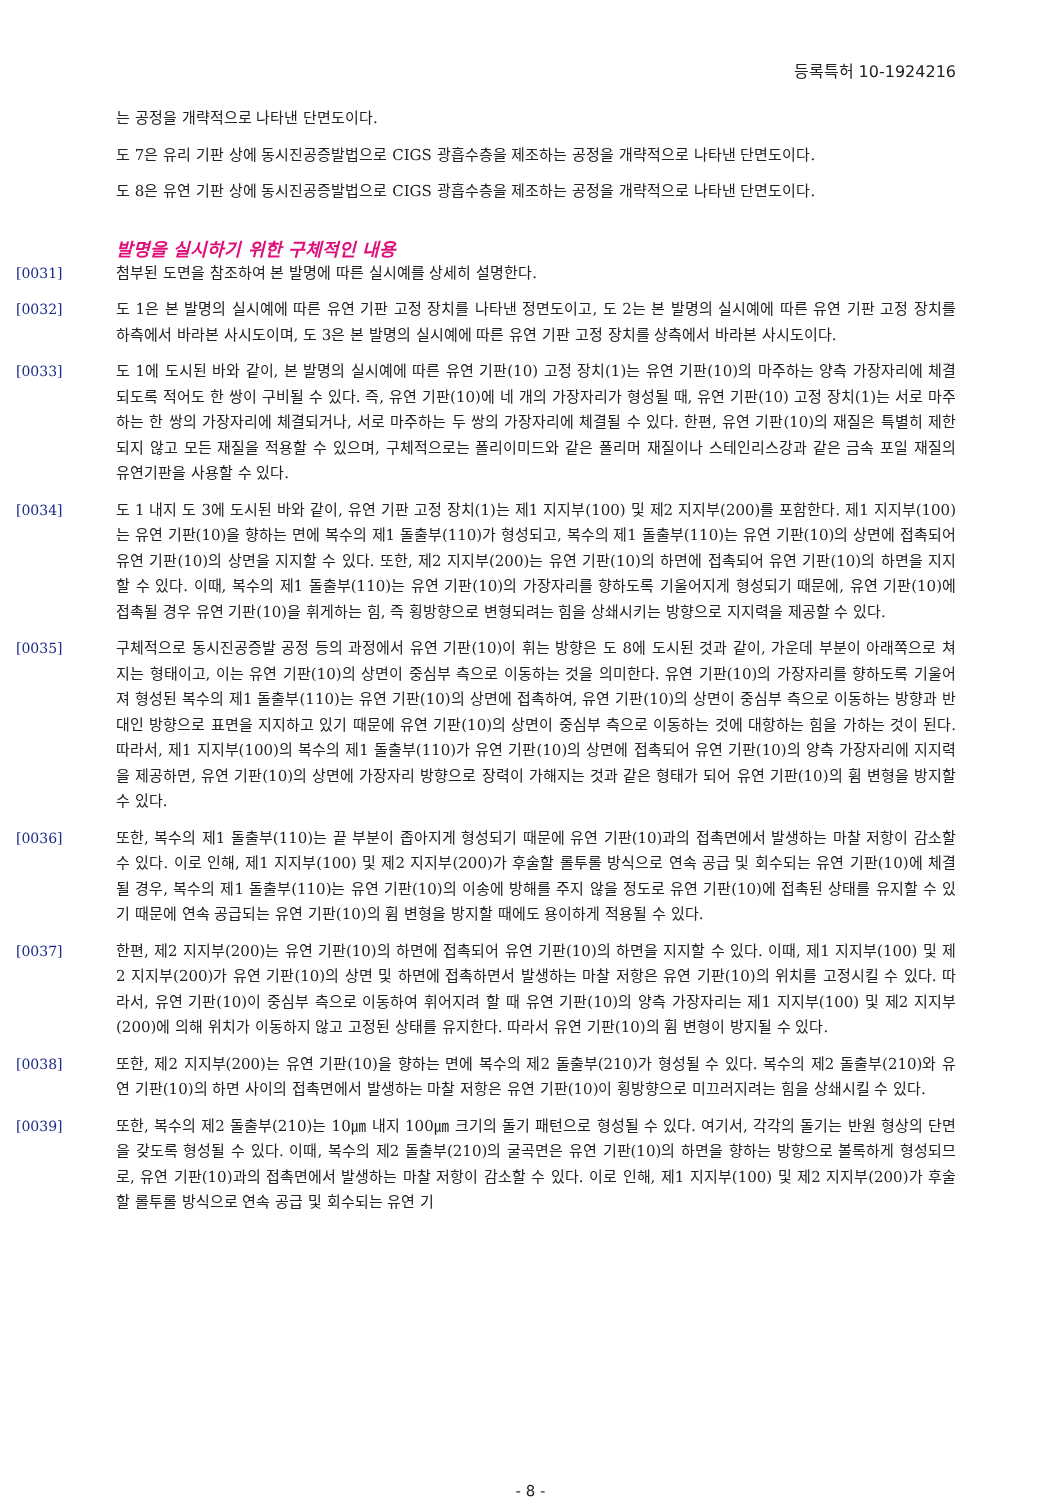등록특허 10-1924216
는 공정을 개략적으로 나타낸 단면도이다.
도 7은 유리 기판 상에 동시진공증발법으로 CIGS 광흡수층을 제조하는 공정을 개략적으로 나타낸 단면도이다.
도 8은 유연 기판 상에 동시진공증발법으로 CIGS 광흡수층을 제조하는 공정을 개략적으로 나타낸 단면도이다.
발명을 실시하기 위한 구체적인 내용
[0031] 첨부된 도면을 참조하여 본 발명에 따른 실시예를 상세히 설명한다.
[0032] 도 1은 본 발명의 실시예에 따른 유연 기판 고정 장치를 나타낸 정면도이고, 도 2는 본 발명의 실시예에 따른 유연 기판 고정 장치를 하측에서 바라본 사시도이며, 도 3은 본 발명의 실시예에 따른 유연 기판 고정 장치를 상측에서 바라본 사시도이다.
[0033] 도 1에 도시된 바와 같이, 본 발명의 실시예에 따른 유연 기판(10) 고정 장치(1)는 유연 기판(10)의 마주하는 양측 가장자리에 체결되도록 적어도 한 쌍이 구비될 수 있다. 즉, 유연 기판(10)에 네 개의 가장자리가 형성될 때, 유연 기판(10) 고정 장치(1)는 서로 마주하는 한 쌍의 가장자리에 체결되거나, 서로 마주하는 두 쌍의 가장자리에 체결될 수 있다. 한편, 유연 기판(10)의 재질은 특별히 제한되지 않고 모든 재질을 적용할 수 있으며, 구체적으로는 폴리이미드와 같은 폴리머 재질이나 스테인리스강과 같은 금속 포일 재질의 유연기판을 사용할 수 있다.
[0034] 도 1 내지 도 3에 도시된 바와 같이, 유연 기판 고정 장치(1)는 제1 지지부(100) 및 제2 지지부(200)를 포함한다. 제1 지지부(100)는 유연 기판(10)을 향하는 면에 복수의 제1 돌출부(110)가 형성되고, 복수의 제1 돌출부(110)는 유연 기판(10)의 상면에 접촉되어 유연 기판(10)의 상면을 지지할 수 있다. 또한, 제2 지지부(200)는 유연 기판(10)의 하면에 접촉되어 유연 기판(10)의 하면을 지지할 수 있다. 이때, 복수의 제1 돌출부(110)는 유연 기판(10)의 가장자리를 향하도록 기울어지게 형성되기 때문에, 유연 기판(10)에 접촉될 경우 유연 기판(10)을 휘게하는 힘, 즉 횡방향으로 변형되려는 힘을 상쇄시키는 방향으로 지지력을 제공할 수 있다.
[0035] 구체적으로 동시진공증발 공정 등의 과정에서 유연 기판(10)이 휘는 방향은 도 8에 도시된 것과 같이, 가운데 부분이 아래쪽으로 쳐지는 형태이고, 이는 유연 기판(10)의 상면이 중심부 측으로 이동하는 것을 의미한다. 유연 기판(10)의 가장자리를 향하도록 기울어져 형성된 복수의 제1 돌출부(110)는 유연 기판(10)의 상면에 접촉하여, 유연 기판(10)의 상면이 중심부 측으로 이동하는 방향과 반대인 방향으로 표면을 지지하고 있기 때문에 유연 기판(10)의 상면이 중심부 측으로 이동하는 것에 대항하는 힘을 가하는 것이 된다. 따라서, 제1 지지부(100)의 복수의 제1 돌출부(110)가 유연 기판(10)의 상면에 접촉되어 유연 기판(10)의 양측 가장자리에 지지력을 제공하면, 유연 기판(10)의 상면에 가장자리 방향으로 장력이 가해지는 것과 같은 형태가 되어 유연 기판(10)의 휨 변형을 방지할 수 있다.
[0036] 또한, 복수의 제1 돌출부(110)는 끝 부분이 좁아지게 형성되기 때문에 유연 기판(10)과의 접촉면에서 발생하는 마찰 저항이 감소할 수 있다. 이로 인해, 제1 지지부(100) 및 제2 지지부(200)가 후술할 롤투롤 방식으로 연속 공급 및 회수되는 유연 기판(10)에 체결될 경우, 복수의 제1 돌출부(110)는 유연 기판(10)의 이송에 방해를 주지 않을 정도로 유연 기판(10)에 접촉된 상태를 유지할 수 있기 때문에 연속 공급되는 유연 기판(10)의 휨 변형을 방지할 때에도 용이하게 적용될 수 있다.
[0037] 한편, 제2 지지부(200)는 유연 기판(10)의 하면에 접촉되어 유연 기판(10)의 하면을 지지할 수 있다. 이때, 제1 지지부(100) 및 제2 지지부(200)가 유연 기판(10)의 상면 및 하면에 접촉하면서 발생하는 마찰 저항은 유연 기판(10)의 위치를 고정시킬 수 있다. 따라서, 유연 기판(10)이 중심부 측으로 이동하여 휘어지려 할 때 유연 기판(10)의 양측 가장자리는 제1 지지부(100) 및 제2 지지부(200)에 의해 위치가 이동하지 않고 고정된 상태를 유지한다. 따라서 유연 기판(10)의 휨 변형이 방지될 수 있다.
[0038] 또한, 제2 지지부(200)는 유연 기판(10)을 향하는 면에 복수의 제2 돌출부(210)가 형성될 수 있다. 복수의 제2 돌출부(210)와 유연 기판(10)의 하면 사이의 접촉면에서 발생하는 마찰 저항은 유연 기판(10)이 횡방향으로 미끄러지려는 힘을 상쇄시킬 수 있다.
[0039] 또한, 복수의 제2 돌출부(210)는 10㎛ 내지 100㎛ 크기의 돌기 패턴으로 형성될 수 있다. 여기서, 각각의 돌기는 반원 형상의 단면을 갖도록 형성될 수 있다. 이때, 복수의 제2 돌출부(210)의 굴곡면은 유연 기판(10)의 하면을 향하는 방향으로 볼록하게 형성되므로, 유연 기판(10)과의 접촉면에서 발생하는 마찰 저항이 감소할 수 있다. 이로 인해, 제1 지지부(100) 및 제2 지지부(200)가 후술할 롤투롤 방식으로 연속 공급 및 회수되는 유연 기
- 8 -